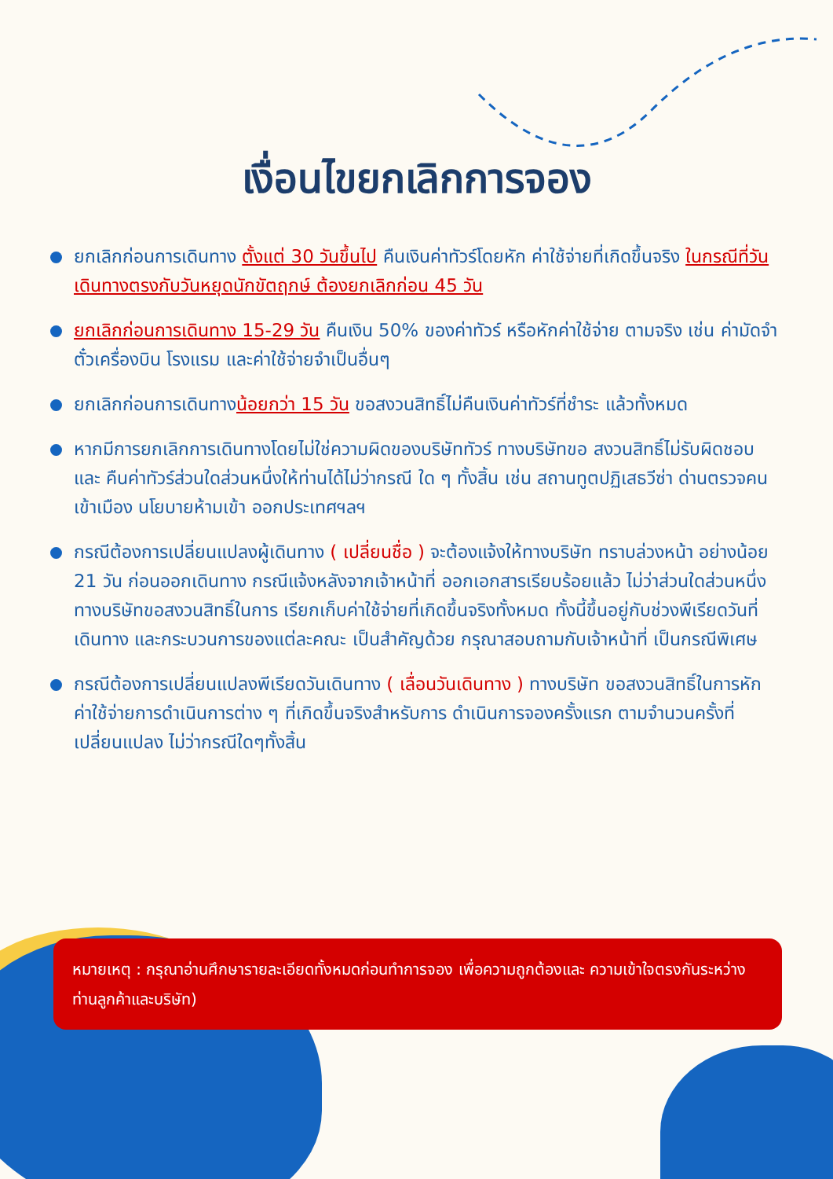เงื่อนไขยกเลิกการจอง
ยกเลิกก่อนการเดินทาง ตั้งแต่ 30 วันขึ้นไป คืนเงินค่าทัวร์โดยหัก ค่าใช้จ่ายที่เกิดขึ้นจริง ในกรณีที่วันเดินทางตรงกับวันหยุดนักขัตฤกษ์ ต้องยกเลิกก่อน 45 วัน
ยกเลิกก่อนการเดินทาง 15-29 วัน คืนเงิน 50% ของค่าทัวร์ หรือหักค่าใช้จ่าย ตามจริง เช่น ค่ามัดจำตั๋วเครื่องบิน โรงแรม และค่าใช้จ่ายจำเป็นอื่นๆ
ยกเลิกก่อนการเดินทางน้อยกว่า 15 วัน ขอสงวนสิทธิ์ไม่คืนเงินค่าทัวร์ที่ชำระ แล้วทั้งหมด
หากมีการยกเลิกการเดินทางโดยไม่ใช่ความผิดของบริษัททัวร์ ทางบริษัทขอ สงวนสิทธิ์ไม่รับผิดชอบ และ คืนค่าทัวร์ส่วนใดส่วนหนึ่งให้ท่านได้ไม่ว่ากรณี ใด ๆ ทั้งสิ้น เช่น สถานทูตปฏิเสธวีซ่า ด่านตรวจคนเข้าเมือง นโยบายห้ามเข้า ออกประเทศฯลฯ
กรณีต้องการเปลี่ยนแปลงผู้เดินทาง ( เปลี่ยนชื่อ ) จะต้องแจ้งให้ทางบริษัท ทราบล่วงหน้า อย่างน้อย 21 วัน ก่อนออกเดินทาง กรณีแจ้งหลังจากเจ้าหน้าที่ ออกเอกสารเรียบร้อยแล้ว ไม่ว่าส่วนใดส่วนหนึ่ง ทางบริษัทขอสงวนสิทธิ์ในการ เรียกเก็บค่าใช้จ่ายที่เกิดขึ้นจริงทั้งหมด ทั้งนี้ขึ้นอยู่กับช่วงพีเรียดวันที่เดินทาง และกระบวนการของแต่ละคณะ เป็นสำคัญด้วย กรุณาสอบถามกับเจ้าหน้าที่ เป็นกรณีพิเศษ
กรณีต้องการเปลี่ยนแปลงพีเรียดวันเดินทาง ( เลื่อนวันเดินทาง ) ทางบริษัท ขอสงวนสิทธิ์ในการหักค่าใช้จ่ายการดำเนินการต่าง ๆ ที่เกิดขึ้นจริงสำหรับการ ดำเนินการจองครั้งแรก ตามจำนวนครั้งที่เปลี่ยนแปลง ไม่ว่ากรณีใดๆทั้งสิ้น
หมายเหตุ : กรุณาอ่านศึกษารายละเอียดทั้งหมดก่อนทำการจอง เพื่อความถูกต้องและ ความเข้าใจตรงกันระหว่างท่านลูกค้าและบริษัท)